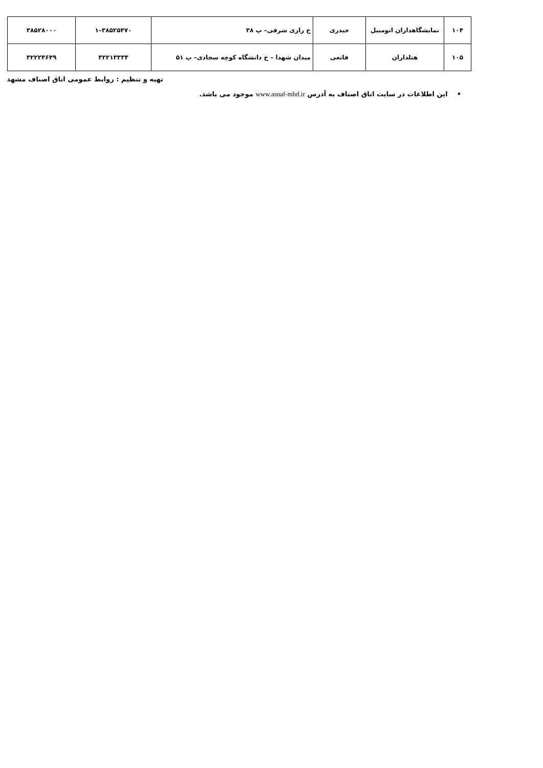| ۱۰۴ | نمایشگاهداران اتومبیل | حیدری | خ رازی شرقی– پ ۳۸ | ۳۸۵۲۵۴۷۰–۱ | ۳۸۵۲۸۰۰۰ |
| ۱۰۵ | هتلداران | قانعی | میدان شهدا – خ دانشگاه کوچه سجادی– پ ۵۱ | ۳۲۲۱۳۳۳۴ | ۳۲۲۲۴۶۴۹ |
تهیه و تنظیم : روابط عمومی اتاق اصناف مشهد
• این اطلاعات در سایت اتاق اصناف به آدرس www.asnaf-mhd.ir موجود می باشد.